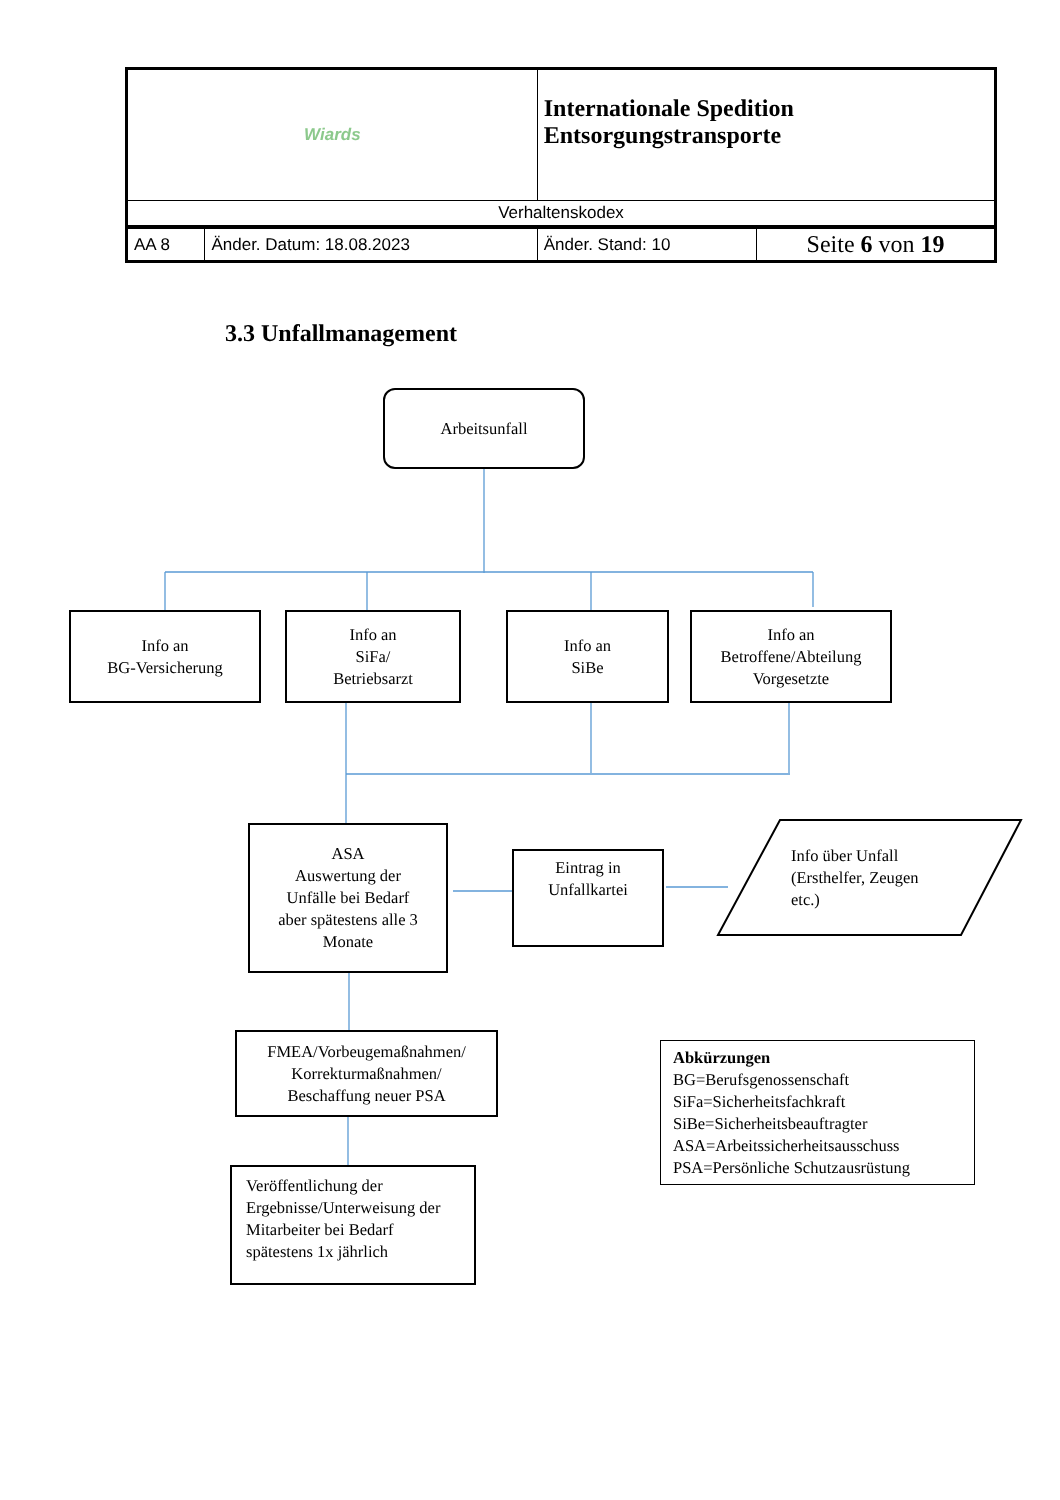| Wiards | | Internationale Spedition Entsorgungstransporte | |
| Verhaltenskodex | | | |
| AA 8 | Änder. Datum: 18.08.2023 | Änder. Stand: 10 | Seite 6 von 19 |
3.3 Unfallmanagement
Arbeitsunfall
Info an
BG-Versicherung
Info an
SiFa/
Betriebsarzt
Info an
SiBe
Info an
Betroffene/Abteilung
Vorgesetzte
ASA
Auswertung der
Unfälle bei Bedarf
aber spätestens alle 3
Monate
Eintrag in
Unfallkartei
Info über Unfall
(Ersthelfer, Zeugen
etc.)
FMEA/Vorbeugemaßnahmen/
Korrekturmaßnahmen/
Beschaffung neuer PSA
Veröffentlichung der Ergebnisse/Unterweisung der Mitarbeiter bei Bedarf spätestens 1x jährlich
Abkürzungen
BG=Berufsgenossenschaft
SiFa=Sicherheitsfachkraft
SiBe=Sicherheitsbeauftragter
ASA=Arbeitssicherheitsausschuss
PSA=Persönliche Schutzausrüstung